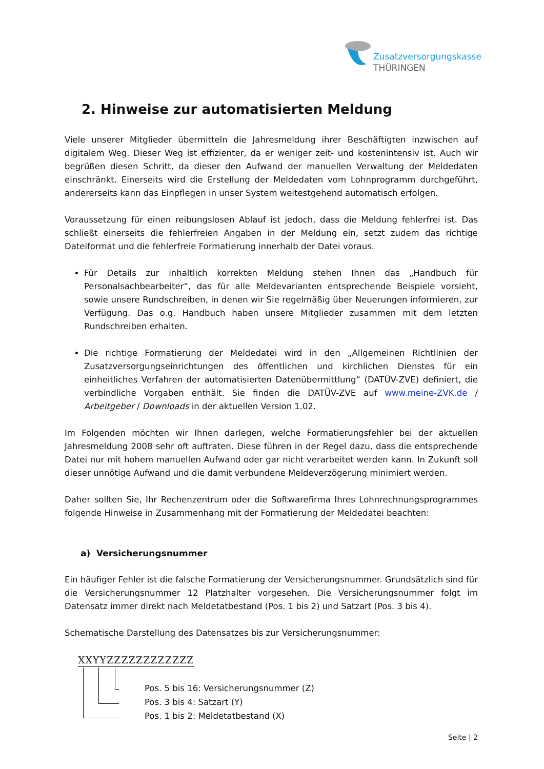Zusatzversorgungskasse
THÜRINGEN
2. Hinweise zur automatisierten Meldung
Viele unserer Mitglieder übermitteln die Jahresmeldung ihrer Beschäftigten inzwischen auf digitalem Weg. Dieser Weg ist effizienter, da er weniger zeit- und kostenintensiv ist. Auch wir begrüßen diesen Schritt, da dieser den Aufwand der manuellen Verwaltung der Meldedaten einschränkt. Einerseits wird die Erstellung der Meldedaten vom Lohnprogramm durchgeführt, andererseits kann das Einpflegen in unser System weitestgehend automatisch erfolgen.
Voraussetzung für einen reibungslosen Ablauf ist jedoch, dass die Meldung fehlerfrei ist. Das schließt einerseits die fehlerfreien Angaben in der Meldung ein, setzt zudem das richtige Dateiformat und die fehlerfreie Formatierung innerhalb der Datei voraus.
Für Details zur inhaltlich korrekten Meldung stehen Ihnen das „Handbuch für Personalsachbearbeiter“, das für alle Meldevarianten entsprechende Beispiele vorsieht, sowie unsere Rundschreiben, in denen wir Sie regelmäßig über Neuerungen informieren, zur Verfügung. Das o.g. Handbuch haben unsere Mitglieder zusammen mit dem letzten Rundschreiben erhalten.
Die richtige Formatierung der Meldedatei wird in den „Allgemeinen Richtlinien der Zusatzversorgungseinrichtungen des öffentlichen und kirchlichen Dienstes für ein einheitliches Verfahren der automatisierten Datenübermittlung“ (DATÜV-ZVE) definiert, die verbindliche Vorgaben enthält. Sie finden die DATÜV-ZVE auf www.meine-ZVK.de / Arbeitgeber / Downloads in der aktuellen Version 1.02.
Im Folgenden möchten wir Ihnen darlegen, welche Formatierungsfehler bei der aktuellen Jahresmeldung 2008 sehr oft auftraten. Diese führen in der Regel dazu, dass die entsprechende Datei nur mit hohem manuellen Aufwand oder gar nicht verarbeitet werden kann. In Zukunft soll dieser unnötige Aufwand und die damit verbundene Meldeverzögerung minimiert werden.
Daher sollten Sie, Ihr Rechenzentrum oder die Softwarefirma Ihres Lohnrechnungsprogrammes folgende Hinweise in Zusammenhang mit der Formatierung der Meldedatei beachten:
a) Versicherungsnummer
Ein häufiger Fehler ist die falsche Formatierung der Versicherungsnummer. Grundsätzlich sind für die Versicherungsnummer 12 Platzhalter vorgesehen. Die Versicherungsnummer folgt im Datensatz immer direkt nach Meldetatbestand (Pos. 1 bis 2) und Satzart (Pos. 3 bis 4).
Schematische Darstellung des Datensatzes bis zur Versicherungsnummer:
XXYYZZZZZZZZZZZZ
Pos. 5 bis 16: Versicherungsnummer (Z)
Pos. 3 bis 4: Satzart (Y)
Pos. 1 bis 2: Meldetatbestand (X)
Seite | 2